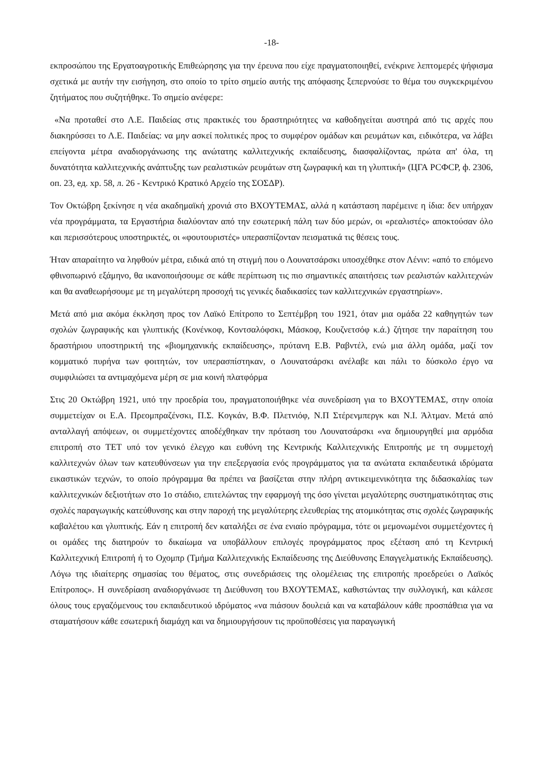-18-
εκπροσώπου της Εργατοαγροτικής Επιθεώρησης για την έρευνα που είχε πραγματοποιηθεί, ενέκρινε λεπτομερές ψήφισμα σχετικά με αυτήν την εισήγηση, στο οποίο το τρίτο σημείο αυτής της απόφασης ξεπερνούσε το θέμα του συγκεκριμένου ζητήματος που συζητήθηκε. Το σημείο ανέφερε:
«Να προταθεί στο Λ.Ε. Παιδείας στις πρακτικές του δραστηριότητες να καθοδηγείται αυστηρά από τις αρχές που διακηρύσσει το Λ.Ε. Παιδείας: να μην ασκεί πολιτικές προς το συμφέρον ομάδων και ρευμάτων και, ειδικότερα, να λάβει επείγοντα μέτρα αναδιοργάνωσης της ανώτατης καλλιτεχνικής εκπαίδευσης, διασφαλίζοντας, πρώτα απ' όλα, τη δυνατότητα καλλιτεχνικής ανάπτυξης των ρεαλιστικών ρευμάτων στη ζωγραφική και τη γλυπτική» (ЦГА РСФСР, ф. 2306, оп. 23, ед. хр. 58, л. 26 - Κεντρικό Κρατικό Αρχείο της ΣΟΣΔΡ).
Τον Οκτώβρη ξεκίνησε η νέα ακαδημαϊκή χρονιά στο ΒΧΟΥΤΕΜΑΣ, αλλά η κατάσταση παρέμεινε η ίδια: δεν υπήρχαν νέα προγράμματα, τα Εργαστήρια διαλύονταν από την εσωτερική πάλη των δύο μερών, οι «ρεαλιστές» αποκτούσαν όλο και περισσότερους υποστηρικτές, οι «φουτουριστές» υπερασπίζονταν πεισματικά τις θέσεις τους.
Ήταν απαραίτητο να ληφθούν μέτρα, ειδικά από τη στιγμή που ο Λουνατσάρσκι υποσχέθηκε στον Λένιν: «από το επόμενο φθινοπωρινό εξάμηνο, θα ικανοποιήσουμε σε κάθε περίπτωση τις πιο σημαντικές απαιτήσεις των ρεαλιστών καλλιτεχνών και θα αναθεωρήσουμε με τη μεγαλύτερη προσοχή τις γενικές διαδικασίες των καλλιτεχνικών εργαστηρίων».
Μετά από μια ακόμα έκκληση προς τον Λαϊκό Επίτροπο το Σεπτέμβρη του 1921, όταν μια ομάδα 22 καθηγητών των σχολών ζωγραφικής και γλυπτικής (Κονένκοφ, Κοντσαλόφσκι, Μάσκοφ, Κουζνετσόφ κ.ά.) ζήτησε την παραίτηση του δραστήριου υποστηρικτή της «βιομηχανικής εκπαίδευσης», πρύτανη Ε.Β. Ραβντέλ, ενώ μια άλλη ομάδα, μαζί τον κομματικό πυρήνα των φοιτητών, τον υπερασπίστηκαν, ο Λουνατσάρσκι ανέλαβε και πάλι το δύσκολο έργο να συμφιλιώσει τα αντιμαχόμενα μέρη σε μια κοινή πλατφόρμα
Στις 20 Οκτώβρη 1921, υπό την προεδρία του, πραγματοποιήθηκε νέα συνεδρίαση για το ΒΧΟΥΤΕΜΑΣ, στην οποία συμμετείχαν οι Ε.Α. Πρεομπραζένσκι, Π.Σ. Κογκάν, Β.Φ. Πλετνιόφ, Ν.Π Στέρενμπεργκ και Ν.Ι. Άλτμαν. Μετά από ανταλλαγή απόψεων, οι συμμετέχοντες αποδέχθηκαν την πρόταση του Λουνατσάρσκι «να δημιουργηθεί μια αρμόδια επιτροπή στο ΤΕΤ υπό τον γενικό έλεγχο και ευθύνη της Κεντρικής Καλλιτεχνικής Επιτροπής με τη συμμετοχή καλλιτεχνών όλων των κατευθύνσεων για την επεξεργασία ενός προγράμματος για τα ανώτατα εκπαιδευτικά ιδρύματα εικαστικών τεχνών, το οποίο πρόγραμμα θα πρέπει να βασίζεται στην πλήρη αντικειμενικότητα της διδασκαλίας των καλλιτεχνικών δεξιοτήτων στο 1ο στάδιο, επιτελώντας την εφαρμογή της όσο γίνεται μεγαλύτερης συστηματικότητας στις σχολές παραγωγικής κατεύθυνσης και στην παροχή της μεγαλύτερης ελευθερίας της ατομικότητας στις σχολές ζωγραφικής καβαλέτου και γλυπτικής. Εάν η επιτροπή δεν καταλήξει σε ένα ενιαίο πρόγραμμα, τότε οι μεμονωμένοι συμμετέχοντες ή οι ομάδες της διατηρούν το δικαίωμα να υποβάλλουν επιλογές προγράμματος προς εξέταση από τη Κεντρική Καλλιτεχνική Επιτροπή ή το Οχομπρ (Τμήμα Καλλιτεχνικής Εκπαίδευσης της Διεύθυνσης Επαγγελματικής Εκπαίδευσης). Λόγω της ιδιαίτερης σημασίας του θέματος, στις συνεδριάσεις της ολομέλειας της επιτροπής προεδρεύει ο Λαϊκός Επίτροπος». Η συνεδρίαση αναδιοργάνωσε τη Διεύθυνση του ΒΧΟΥΤΕΜΑΣ, καθιστώντας την συλλογική, και κάλεσε όλους τους εργαζόμενους του εκπαιδευτικού ιδρύματος «να πιάσουν δουλειά και να καταβάλουν κάθε προσπάθεια για να σταματήσουν κάθε εσωτερική διαμάχη και να δημιουργήσουν τις προϋποθέσεις για παραγωγική